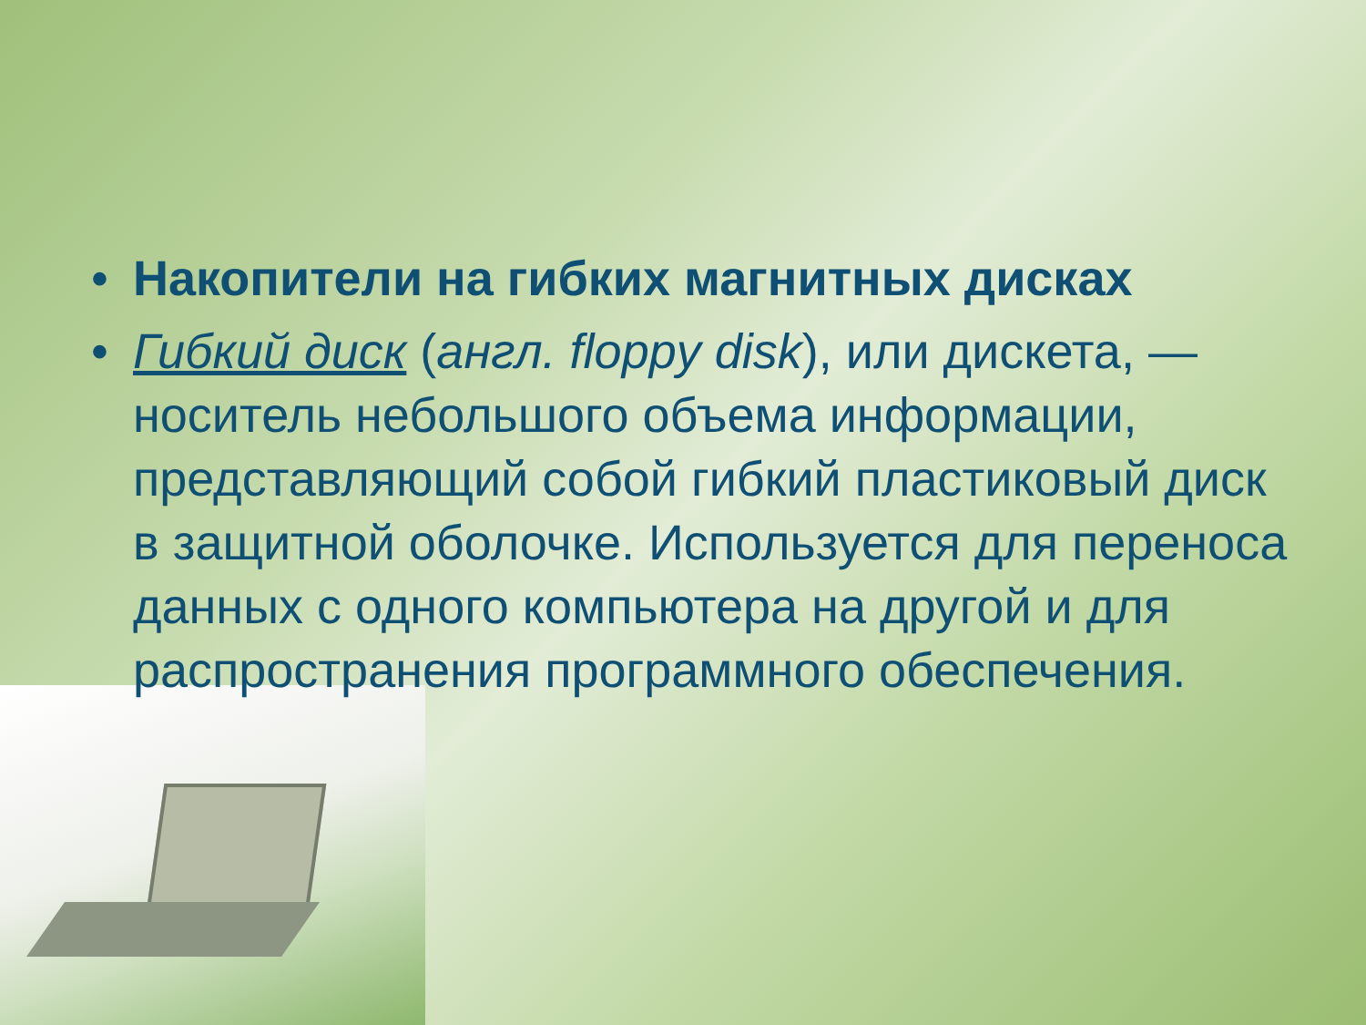• Накопители на гибких магнитных дисках
• Гибкий диск (англ. floppy disk), или дискета, — носитель небольшого объема информации, представляющий собой гибкий пластиковый диск в защитной оболочке. Используется для переноса данных с одного компьютера на другой и для распространения программного обеспечения.